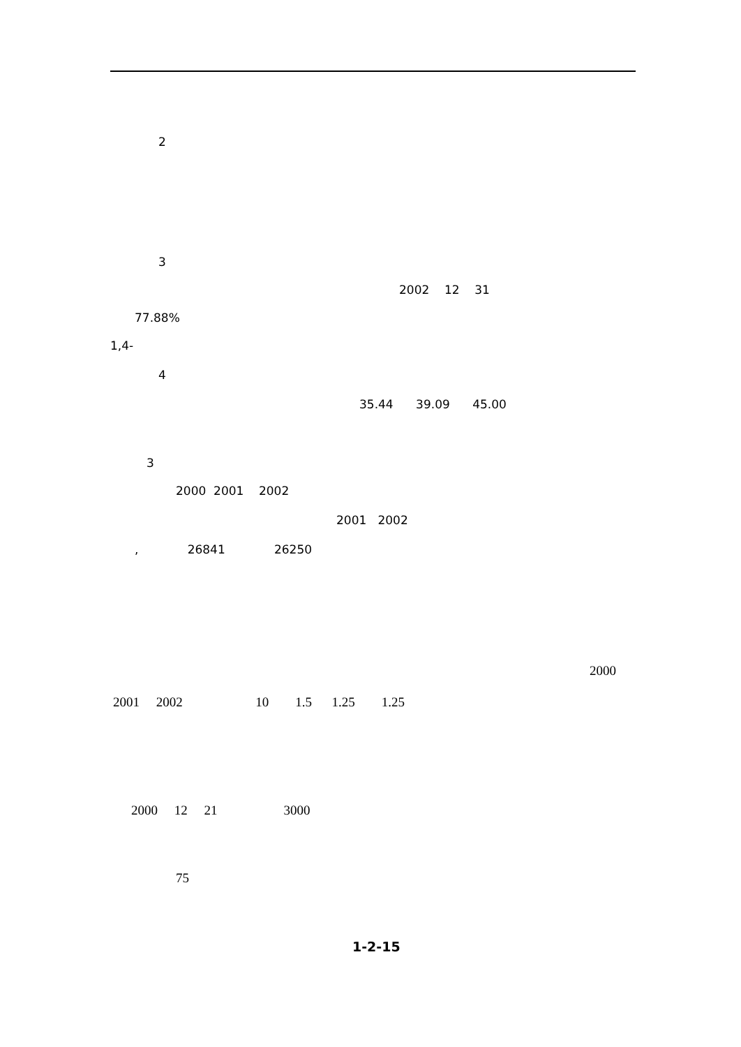2
3
2002 12 31
77.88%
1,4-
4
35.44 39.09 45.00
3
2000 2001 2002
2001 2002
, 26841 26250
2000
2001 2002 10 1.5 1.25 1.25
2000 12 21 3000
75
1-2-15